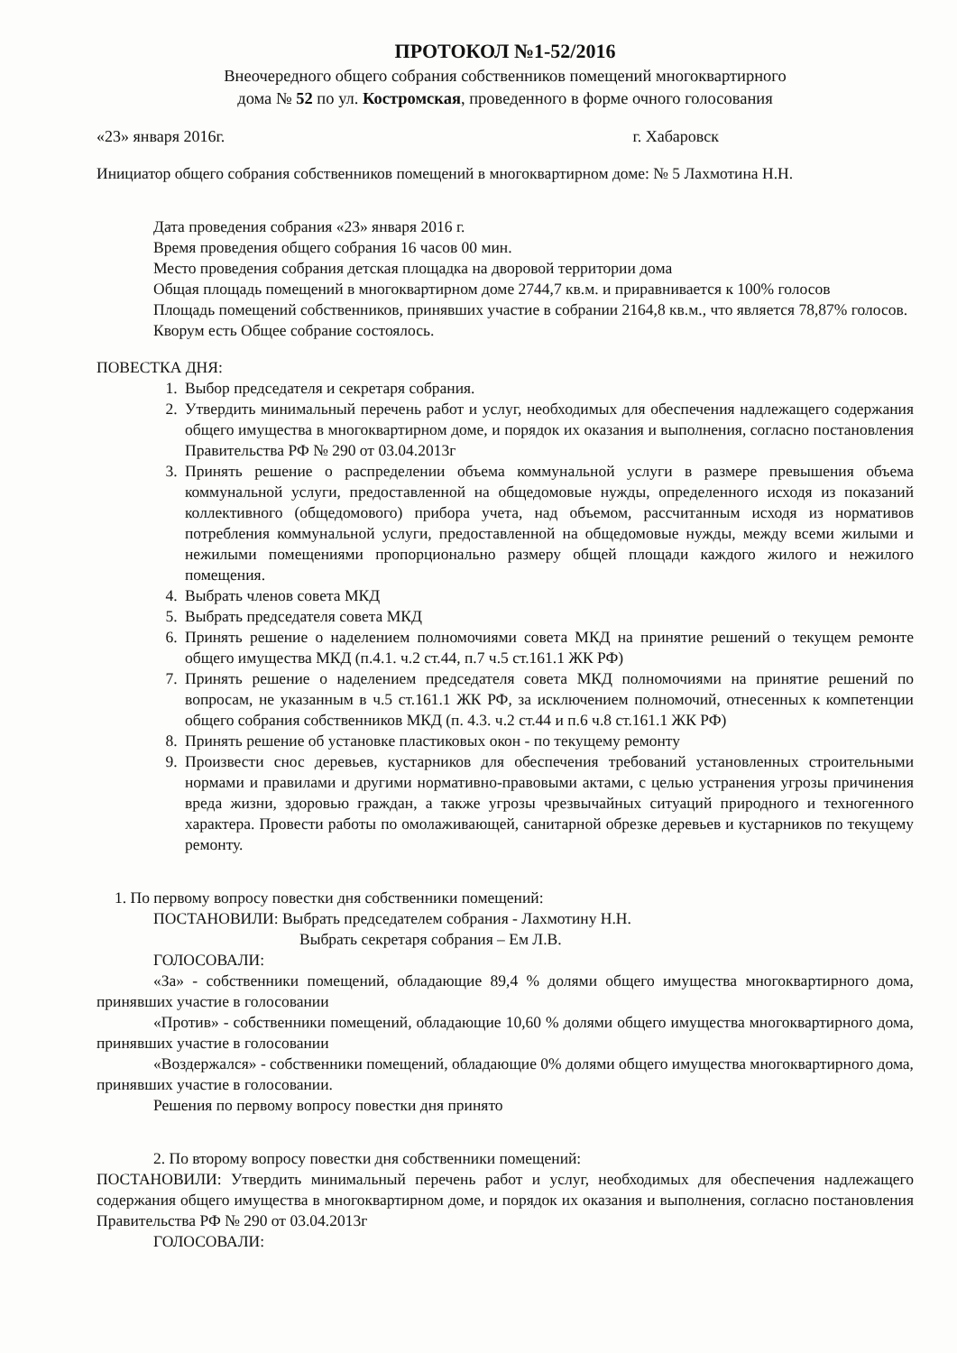ПРОТОКОЛ №1-52/2016
Внеочередного общего собрания собственников помещений многоквартирного
дома № 52 по ул. Костромская, проведенного в форме очного голосования
«23» января 2016г. г. Хабаровск
Инициатор общего собрания собственников помещений в многоквартирном доме: № 5 Лахмотина Н.Н.
Дата проведения собрания «23» января 2016 г.
Время проведения общего собрания 16 часов 00 мин.
Место проведения собрания детская площадка на дворовой территории дома
Общая площадь помещений в многоквартирном доме 2744,7 кв.м. и приравнивается к 100% голосов
Площадь помещений собственников, принявших участие в собрании 2164,8 кв.м., что является 78,87% голосов.
Кворум есть Общее собрание состоялось.
ПОВЕСТКА ДНЯ:
1. Выбор председателя и секретаря собрания.
2. Утвердить минимальный перечень работ и услуг, необходимых для обеспечения надлежащего содержания общего имущества в многоквартирном доме, и порядок их оказания и выполнения, согласно постановления Правительства РФ № 290 от 03.04.2013г
3. Принять решение о распределении объема коммунальной услуги в размере превышения объема коммунальной услуги, предоставленной на общедомовые нужды, определенного исходя из показаний коллективного (общедомового) прибора учета, над объемом, рассчитанным исходя из нормативов потребления коммунальной услуги, предоставленной на общедомовые нужды, между всеми жилыми и нежилыми помещениями пропорционально размеру общей площади каждого жилого и нежилого помещения.
4. Выбрать членов совета МКД
5. Выбрать председателя совета МКД
6. Принять решение о наделением полномочиями совета МКД на принятие решений о текущем ремонте общего имущества МКД (п.4.1. ч.2 ст.44, п.7 ч.5 ст.161.1 ЖК РФ)
7. Принять решение о наделением председателя совета МКД полномочиями на принятие решений по вопросам, не указанным в ч.5 ст.161.1 ЖК РФ, за исключением полномочий, отнесенных к компетенции общего собрания собственников МКД (п. 4.3. ч.2 ст.44 и п.6 ч.8 ст.161.1 ЖК РФ)
8. Принять решение об установке пластиковых окон - по текущему ремонту
9. Произвести снос деревьев, кустарников для обеспечения требований установленных строительными нормами и правилами и другими нормативно-правовыми актами, с целью устранения угрозы причинения вреда жизни, здоровью граждан, а также угрозы чрезвычайных ситуаций природного и техногенного характера. Провести работы по омолаживающей, санитарной обрезке деревьев и кустарников по текущему ремонту.
1. По первому вопросу повестки дня собственники помещений:
ПОСТАНОВИЛИ: Выбрать председателем собрания - Лахмотину Н.Н.
Выбрать секретаря собрания – Ем Л.В.
ГОЛОСОВАЛИ:
«За» - собственники помещений, обладающие 89,4 % долями общего имущества многоквартирного дома, принявших участие в голосовании
«Против» - собственники помещений, обладающие 10,60 % долями общего имущества многоквартирного дома, принявших участие в голосовании
«Воздержался» - собственники помещений, обладающие 0% долями общего имущества многоквартирного дома, принявших участие в голосовании.
Решения по первому вопросу повестки дня принято
2. По второму вопросу повестки дня собственники помещений:
ПОСТАНОВИЛИ: Утвердить минимальный перечень работ и услуг, необходимых для обеспечения надлежащего содержания общего имущества в многоквартирном доме, и порядок их оказания и выполнения, согласно постановления Правительства РФ № 290 от 03.04.2013г
ГОЛОСОВАЛИ: